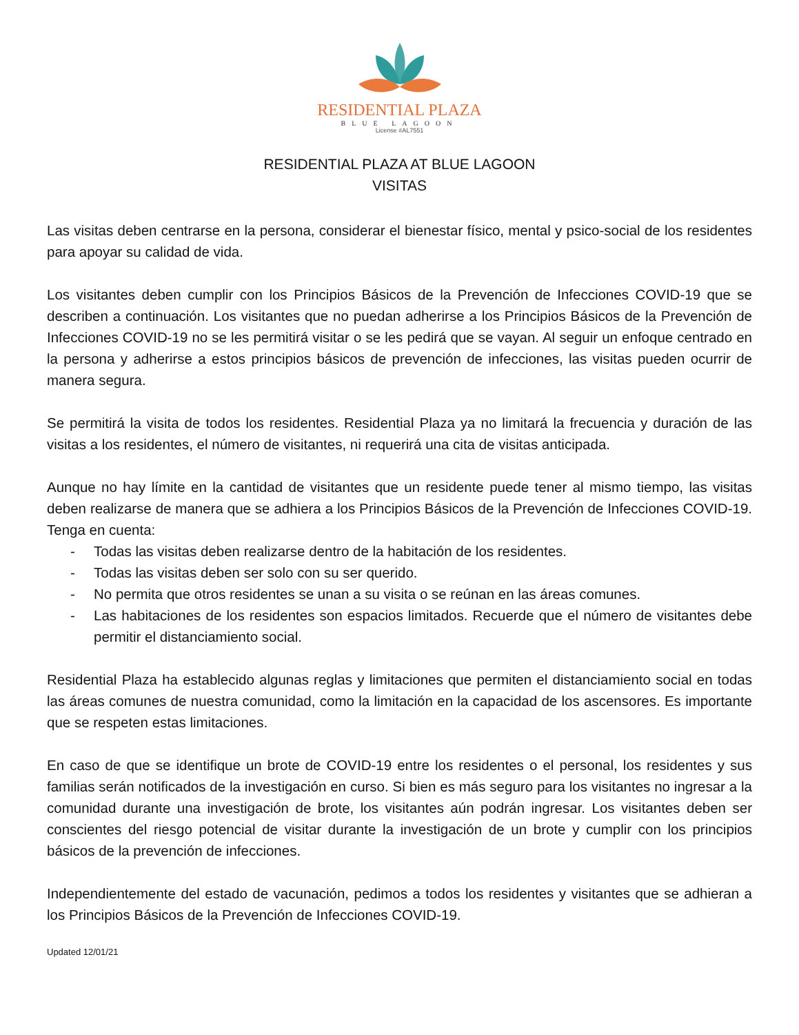RESIDENTIAL PLAZA
BLUE LAGOON
License #AL7551
RESIDENTIAL PLAZA AT BLUE LAGOON
VISITAS
Las visitas deben centrarse en la persona, considerar el bienestar físico, mental y psico-social de los residentes para apoyar su calidad de vida.
Los visitantes deben cumplir con los Principios Básicos de la Prevención de Infecciones COVID-19 que se describen a continuación. Los visitantes que no puedan adherirse a los Principios Básicos de la Prevención de Infecciones COVID-19 no se les permitirá visitar o se les pedirá que se vayan. Al seguir un enfoque centrado en la persona y adherirse a estos principios básicos de prevención de infecciones, las visitas pueden ocurrir de manera segura.
Se permitirá la visita de todos los residentes. Residential Plaza ya no limitará la frecuencia y duración de las visitas a los residentes, el número de visitantes, ni requerirá una cita de visitas anticipada.
Aunque no hay límite en la cantidad de visitantes que un residente puede tener al mismo tiempo, las visitas deben realizarse de manera que se adhiera a los Principios Básicos de la Prevención de Infecciones COVID-19. Tenga en cuenta:
- Todas las visitas deben realizarse dentro de la habitación de los residentes.
- Todas las visitas deben ser solo con su ser querido.
- No permita que otros residentes se unan a su visita o se reúnan en las áreas comunes.
- Las habitaciones de los residentes son espacios limitados. Recuerde que el número de visitantes debe permitir el distanciamiento social.
Residential Plaza ha establecido algunas reglas y limitaciones que permiten el distanciamiento social en todas las áreas comunes de nuestra comunidad, como la limitación en la capacidad de los ascensores. Es importante que se respeten estas limitaciones.
En caso de que se identifique un brote de COVID-19 entre los residentes o el personal, los residentes y sus familias serán notificados de la investigación en curso. Si bien es más seguro para los visitantes no ingresar a la comunidad durante una investigación de brote, los visitantes aún podrán ingresar. Los visitantes deben ser conscientes del riesgo potencial de visitar durante la investigación de un brote y cumplir con los principios básicos de la prevención de infecciones.
Independientemente del estado de vacunación, pedimos a todos los residentes y visitantes que se adhieran a los Principios Básicos de la Prevención de Infecciones COVID-19.
Updated 12/01/21